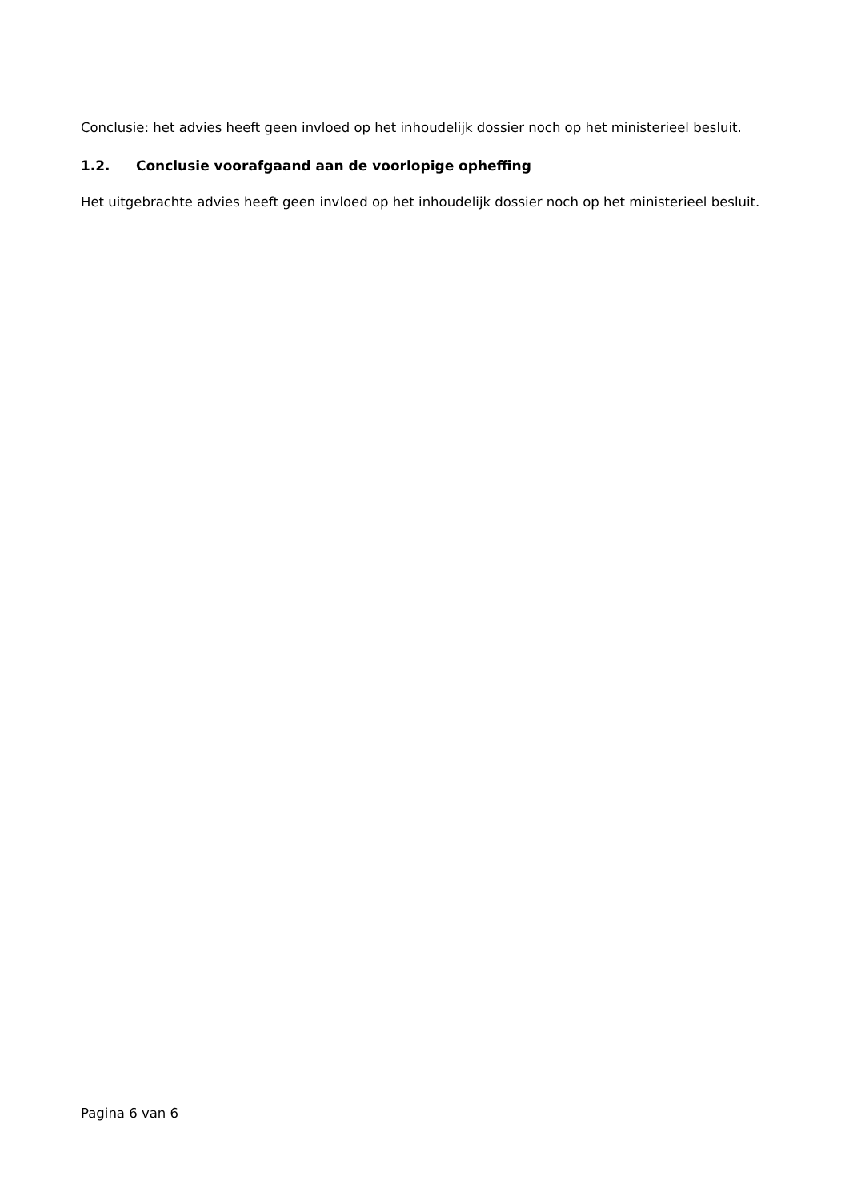Conclusie: het advies heeft geen invloed op het inhoudelijk dossier noch op het ministerieel besluit.
1.2. Conclusie voorafgaand aan de voorlopige opheffing
Het uitgebrachte advies heeft geen invloed op het inhoudelijk dossier noch op het ministerieel besluit.
Pagina 6 van 6